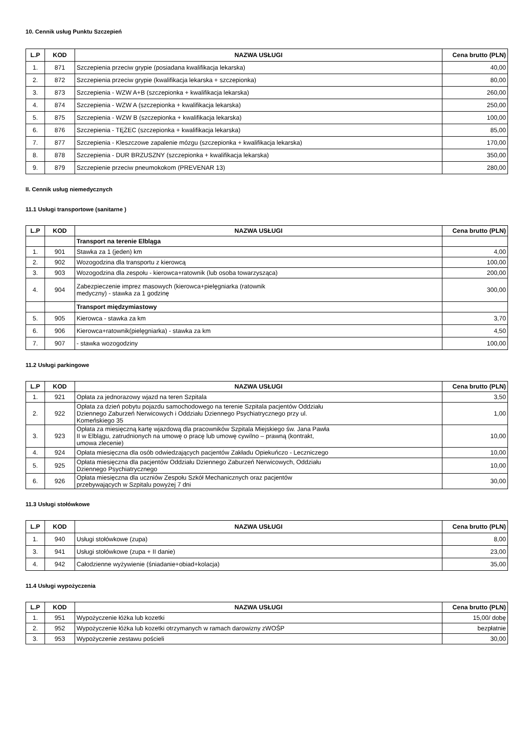10. Cennik usług Punktu Szczepień
| L.P | KOD | NAZWA USŁUGI | Cena brutto (PLN) |
| --- | --- | --- | --- |
| 1. | 871 | Szczepienia przeciw grypie (posiadana kwalifikacja lekarska) | 40,00 |
| 2. | 872 | Szczepienia przeciw grypie (kwalifikacja lekarska + szczepionka) | 80,00 |
| 3. | 873 | Szczepienia - WZW A+B (szczepionka + kwalifikacja lekarska) | 260,00 |
| 4. | 874 | Szczepienia - WZW A (szczepionka + kwalifikacja lekarska) | 250,00 |
| 5. | 875 | Szczepienia - WZW B (szczepionka + kwalifikacja lekarska) | 100,00 |
| 6. | 876 | Szczepienia - TĘŻEC (szczepionka + kwalifikacja lekarska) | 85,00 |
| 7. | 877 | Szczepienia - Kleszczowe zapalenie mózgu (szczepionka + kwalifikacja lekarska) | 170,00 |
| 8. | 878 | Szczepienia - DUR BRZUSZNY (szczepionka + kwalifikacja lekarska) | 350,00 |
| 9. | 879 | Szczepienie przeciw pneumokokom (PREVENAR 13) | 280,00 |
II. Cennik usług niemedycznych
11.1 Usługi transportowe (sanitarne )
| L.P | KOD | NAZWA USŁUGI | Cena brutto (PLN) |
| --- | --- | --- | --- |
| | | Transport na terenie Elbląga | |
| 1. | 901 | Stawka za 1 (jeden) km | 4,00 |
| 2. | 902 | Wozogodzina dla transportu z kierowcą | 100,00 |
| 3. | 903 | Wozogodzina dla zespołu - kierowca+ratownik (lub osoba towarzysząca) | 200,00 |
| 4. | 904 | Zabezpieczenie imprez masowych (kierowca+pielęgniarka (ratownik medyczny) - stawka za 1 godzinę | 300,00 |
| | | Transport międzymiastowy | |
| 5. | 905 | Kierowca - stawka za km | 3,70 |
| 6. | 906 | Kierowca+ratownik(pielęgniarka) - stawka za km | 4,50 |
| 7. | 907 | - stawka wozogodziny | 100,00 |
11.2 Usługi parkingowe
| L.P | KOD | NAZWA USŁUGI | Cena brutto (PLN) |
| --- | --- | --- | --- |
| 1. | 921 | Opłata za jednorazowy wjazd na teren Szpitala | 3,50 |
| 2. | 922 | Opłata za dzień pobytu pojazdu samochodowego na terenie Szpitala pacjentów Oddziału Dziennego Zaburzeń Nerwicowych i Oddziału Dziennego Psychiatrycznego przy ul. Komeńskiego 35 | 1,00 |
| 3. | 923 | Opłata za miesięczną kartę wjazdową dla pracowników Szpitala Miejskiego św. Jana Pawła II w Elblągu, zatrudnionych na umowę o pracę lub umowę cywilno – prawną (kontrakt, umowa zlecenie) | 10,00 |
| 4. | 924 | Opłata miesięczna dla osób odwiedzających pacjentów Zakładu Opiekuńczo - Leczniczego | 10,00 |
| 5. | 925 | Opłata miesięczna dla pacjentów Oddziału Dziennego Zaburzeń Nerwicowych, Oddziału Dziennego Psychiatrycznego | 10,00 |
| 6. | 926 | Opłata miesięczna dla uczniów Zespołu Szkół Mechanicznych oraz pacjentów przebywających w Szpitalu powyżej 7 dni | 30,00 |
11.3 Usługi stołówkowe
| L.P | KOD | NAZWA USŁUGI | Cena brutto (PLN) |
| --- | --- | --- | --- |
| 1. | 940 | Usługi stołówkowe (zupa) | 8,00 |
| 3. | 941 | Usługi stołówkowe (zupa + II danie) | 23,00 |
| 4. | 942 | Całodzienne wyżywienie (śniadanie+obiad+kolacja) | 35,00 |
11.4 Usługi wypożyczenia
| L.P | KOD | NAZWA USŁUGI | Cena brutto (PLN) |
| --- | --- | --- | --- |
| 1. | 951 | Wypożyczenie łóżka lub kozetki | 15,00/ dobę |
| 2. | 952 | Wypożyczenie łóżka lub kozetki otrzymanych w ramach darowizny zWOŚP | bezpłatnie |
| 3. | 953 | Wypożyczenie zestawu pościeli | 30,00 |